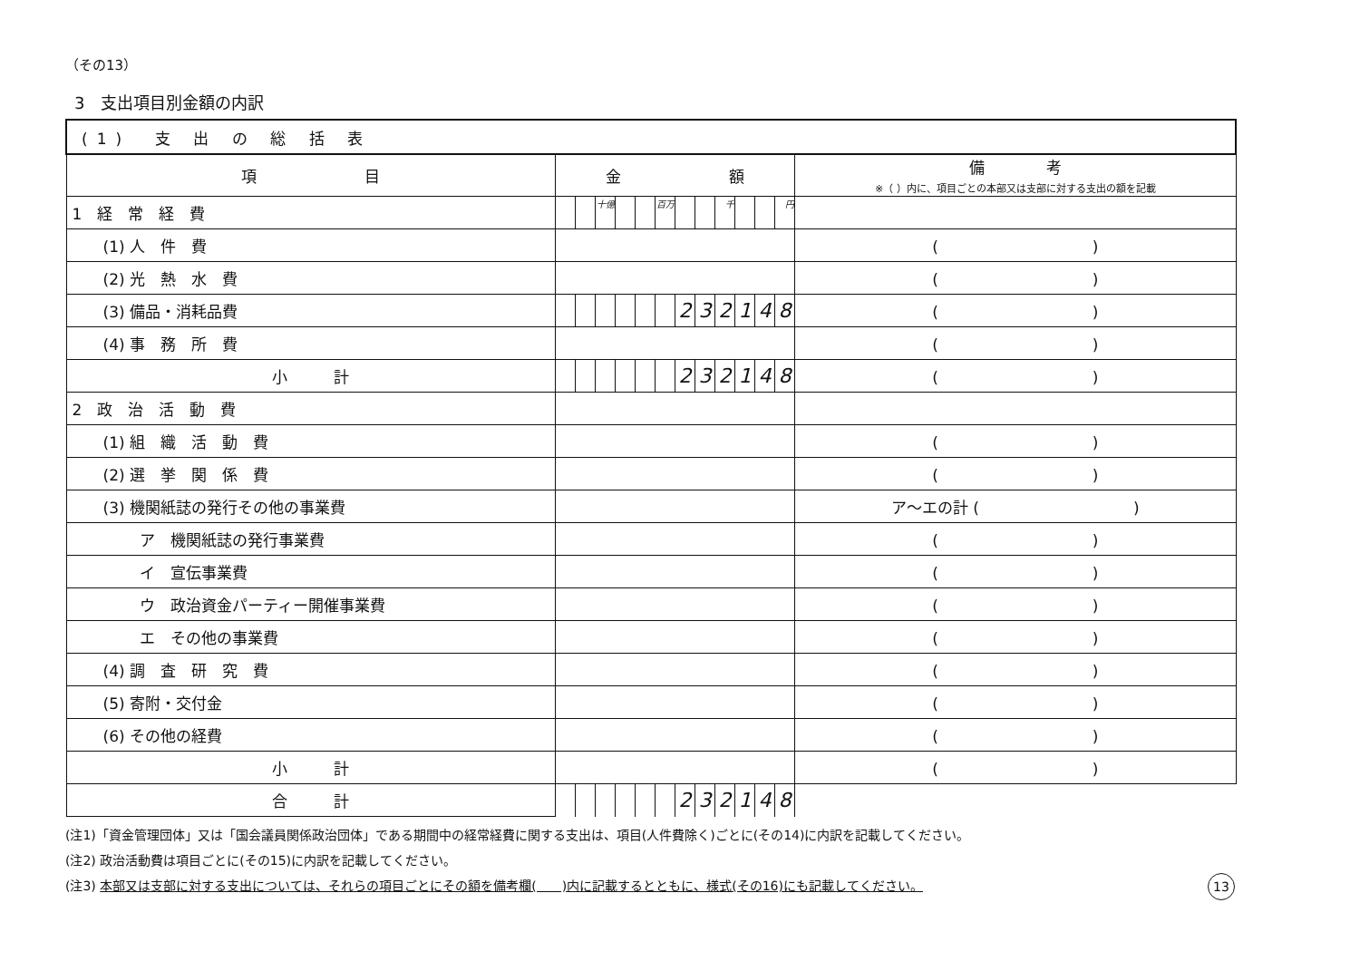（その13）
3　支出項目別金額の内訳
| (1) 支 出 の 総 括 表 | | | | | | | | | | | | | |
| --- | --- | --- | --- | --- | --- | --- | --- | --- | --- | --- | --- | --- | --- |
| 項 目 | 金 額 | | | | | | | | | | | | 備 考 ※（ ）内に、項目ごとの本部又は支部に対する支出の額を記載 |
| 1 経 常 経 費 | | | 十億 | | | 百万 | | | 千 | | | 円 | |
| (1) 人 件 費 | | | | | | | | | | | | | ( ) |
| (2) 光 熱 水 費 | | | | | | | | | | | | | ( ) |
| (3) 備品・消耗品費 | | | | | | | 2 | 3 | 2 | 1 | 4 | 8 | ( ) |
| (4) 事 務 所 費 | | | | | | | | | | | | | ( ) |
| 小 計 | | | | | | | 2 | 3 | 2 | 1 | 4 | 8 | ( ) |
| 2 政 治 活 動 費 | | | | | | | | | | | | | |
| (1) 組 織 活 動 費 | | | | | | | | | | | | | ( ) |
| (2) 選 挙 関 係 費 | | | | | | | | | | | | | ( ) |
| (3) 機関紙誌の発行その他の事業費 | | | | | | | | | | | | | ア～エの計 ( ) |
| ア 機関紙誌の発行事業費 | | | | | | | | | | | | | ( ) |
| イ 宣伝事業費 | | | | | | | | | | | | | ( ) |
| ウ 政治資金パーティー開催事業費 | | | | | | | | | | | | | ( ) |
| エ その他の事業費 | | | | | | | | | | | | | ( ) |
| (4) 調 査 研 究 費 | | | | | | | | | | | | | ( ) |
| (5) 寄附・交付金 | | | | | | | | | | | | | ( ) |
| (6) その他の経費 | | | | | | | | | | | | | ( ) |
| 小 計 | | | | | | | | | | | | | ( ) |
| 合 計 | | | | | | | 2 | 3 | 2 | 1 | 4 | 8 | |
(注1)「資金管理団体」又は「国会議員関係政治団体」である期間中の経常経費に関する支出は、項目(人件費除く)ごとに(その14)に内訳を記載してください。
(注2) 政治活動費は項目ごとに(その15)に内訳を記載してください。
13 (注3) 本部又は支部に対する支出については、それらの項目ごとにその額を備考欄(　　)内に記載するとともに、様式(その16)にも記載してください。